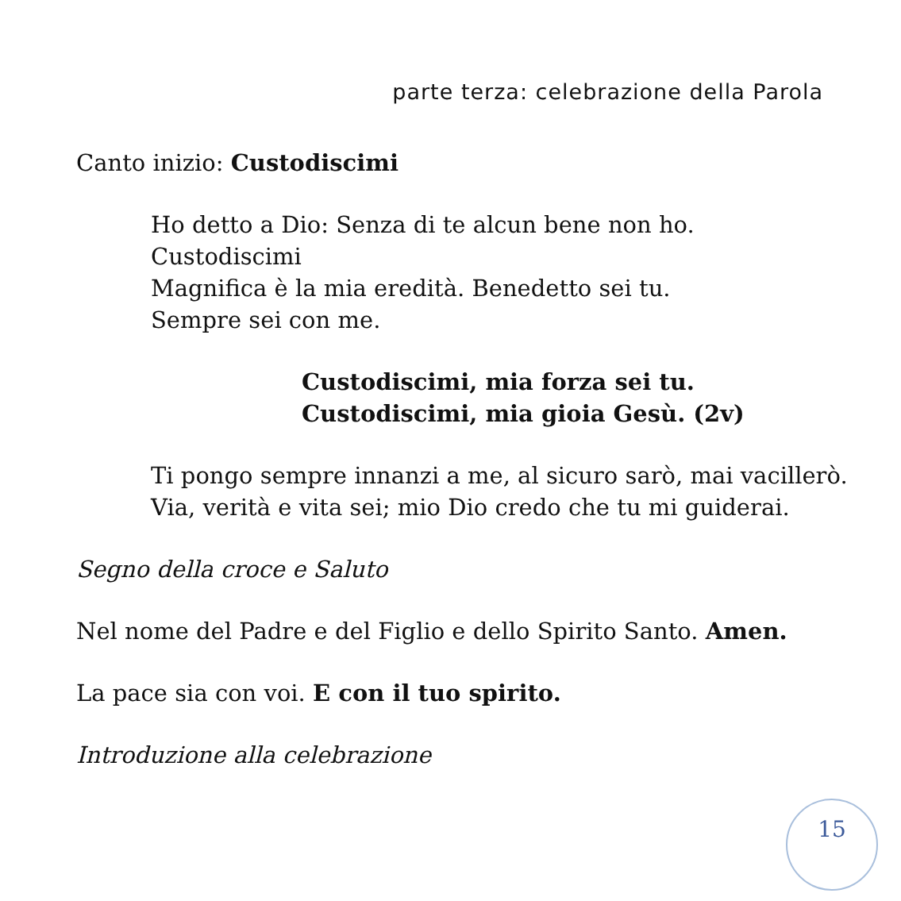parte terza: celebrazione della Parola
Canto inizio: Custodiscimi
Ho detto a Dio: Senza di te alcun bene non ho.
Custodiscimi
Magnifica è la mia eredità. Benedetto sei tu.
Sempre sei con me.
Custodiscimi, mia forza sei tu.
Custodiscimi, mia gioia Gesù. (2v)
Ti pongo sempre innanzi a me, al sicuro sarò, mai vacillerò.
Via, verità e vita sei; mio Dio credo che tu mi guiderai.
Segno della croce e Saluto
Nel nome del Padre e del Figlio e dello Spirito Santo. Amen.
La pace sia con voi. E con il tuo spirito.
Introduzione alla celebrazione
15